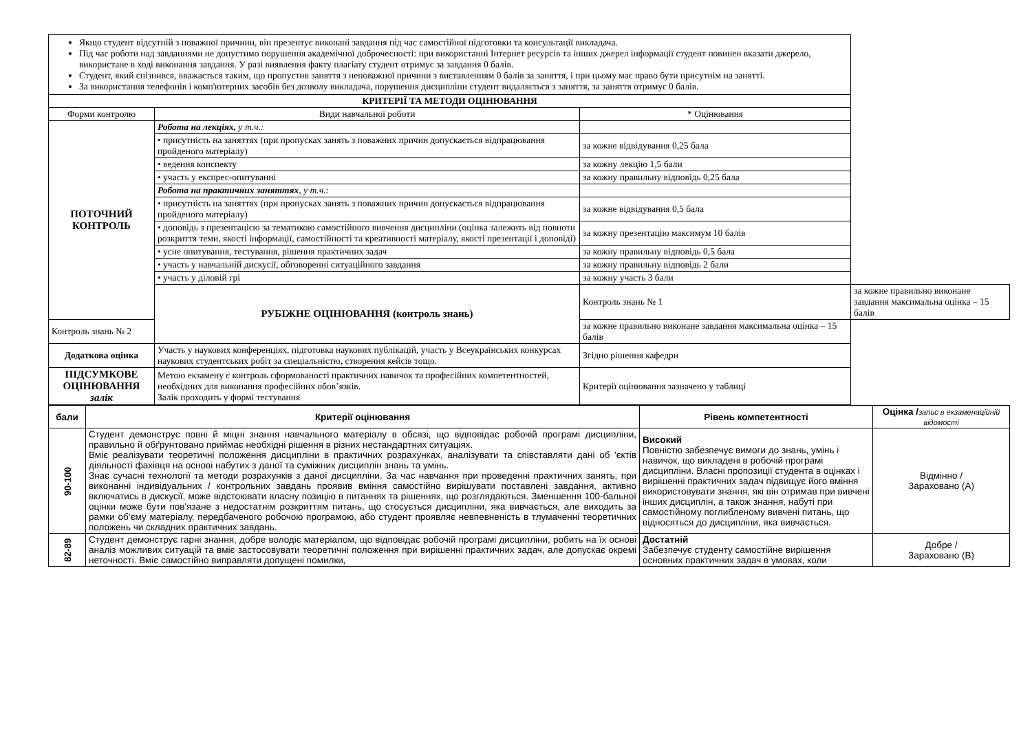| Якщо студент відсутній з поважної причини, він презентує виконані завдання під час самостійної підготовки та консультації викладача. Під час роботи над завданнями не допустимо порушення академічної доброчесності: при використанні Інтернет ресурсів та інших джерел інформації студент повинен вказати джерело, використане в ході виконання завдання. У разі виявлення факту плагіату студент отримує за завдання 0 балів. Студент, який спізнився, вважається таким, що пропустив заняття з неповажної причини з виставленням 0 балів за заняття, і при цьому має право бути присутнім на занятті. За використання телефонів і комп'ютерних засобів без дозволу викладача, порушення дисципліни студент видаляється з заняття, за заняття отримує 0 балів. | | | |
| КРИТЕРІЇ ТА МЕТОДИ ОЦІНЮВАННЯ | | | |
| Форми контролю | Види навчальної роботи | * Оцінювання | |
| ПОТОЧНИЙ КОНТРОЛЬ | Робота на лекціях, у т.ч.: | | |
| | • присутність на заняттях (при пропусках занять з поважних причин допускається відпрацювання пройденого матеріалу) | за кожне відвідування 0,25 бала | |
| | • ведення конспекту | за кожну лекцію 1,5 бали | |
| | • участь у експрес-опитуванні | за кожну правильну відповідь 0,25 бала | |
| | Робота на практичних заняттях , у т.ч.: | | |
| | • присутність на заняттях (при пропусках занять з поважних причин допускається відпрацювання пройденого матеріалу) | за кожне відвідування 0,5 бала | |
| | • доповідь з презентацією за тематикою самостійного вивчення дисципліни (оцінка залежить від повноти розкриття теми, якості інформації, самостійності та креативності матеріалу, якості презентації і доповіді) | за кожну презентацію максимум 10 балів | |
| | • усне опитування, тестування, рішення практичних задач | за кожну правильну відповідь 0,5 бала | |
| | • участь у навчальній дискусії, обговоренні ситуаційного завдання | за кожну правильну відповідь 2 бали | |
| | • участь у діловій грі | за кожну участь 3 бали | |
| | РУБІЖНЕ ОЦІНЮВАННЯ (контроль знань) | Контроль знань № 1 | за кожне правильно виконане завдання максимальна оцінка – 15 балів |
| Контроль знань № 2 | | за кожне правильно виконане завдання максимальна оцінка – 15 балів | |
| Додаткова оцінка | Участь у наукових конференціях, підготовка наукових публікацій, участь у Всеукраїнських конкурсах наукових студентських робіт за спеціальністю, створення кейсів тощо. | Згідно рішення кафедри | |
| ПІДСУМКОВЕ ОЦІНЮВАННЯ залік | Метою екзамену є контроль сформованості практичних навичок та професійних компетентностей, необхідних для виконання професійних обов’язків. Залік проходить у формі тестування | Критерії оцінювання зазначено у таблиці | |
| бали | Критерії оцінювання | Рівень компетентності | Оцінка / запис в екзаменаційній відомості |
| --- | --- | --- | --- |
| 90-100 | Студент демонструє повні й міцні знання навчального матеріалу в обсязі, що відповідає робочій програмі дисципліни, правильно й обґрунтовано приймає необхідні рішення в різних нестандартних ситуаціях. Вміє реалізувати теоретичні положення дисципліни в практичних розрахунках, аналізувати та співставляти дані об 'єктів діяльності фахівця на основі набутих з даної та суміжних дисциплін знань та умінь. Знає сучасні технології та методи розрахунків з даної дисципліни. За час навчання при проведенні практичних занять, при виконанні індивідуальних / контрольних завдань проявив вміння самостійно вирішувати поставлені завдання, активно включатись в дискусії, може відстоювати власну позицію в питаннях та рішеннях, що розглядаються. Зменшення 100-бальної оцінки може бути пов'язане з недостатнім розкриттям питань, що стосується дисципліни, яка вивчається, але виходить за рамки об’єму матеріалу, передбаченого робочою програмою, або студент проявляє невпевненість в тлумаченні теоретичних положень чи складних практичних завдань. | Високий Повністю забезпечує вимоги до знань, умінь і навичок, що викладені в робочій програмі дисципліни. Власні пропозиції студента в оцінках і вирішенні практичних задач підвищує його вміння використовувати знання, які він отримав при вивчені інших дисциплін, а також знання, набуті при самостійному поглибленому вивчені питань, що відносяться до дисципліни, яка вивчається. | Відмінно / Зараховано (А) |
| 82-89 | Студент демонструє гарні знання, добре володіє матеріалом, що відповідає робочій програмі дисципліни, робить на їх основі аналіз можливих ситуацій та вміє застосовувати теоретичні положення при вирішенні практичних задач, але допускає окремі неточності. Вміє самостійно виправляти допущені помилки, | Достатній Забезпечує студенту самостійне вирішення основних практичних задач в умовах, коли | Добре / Зараховано (В) |